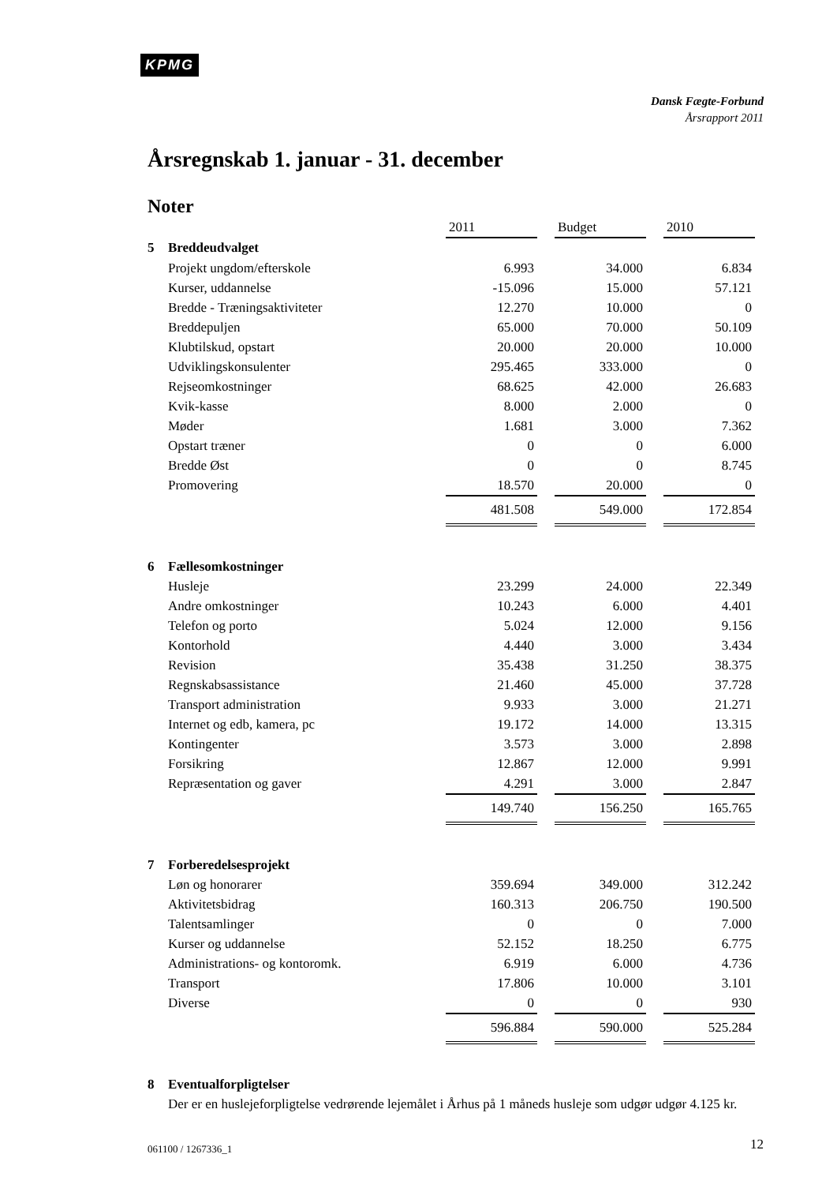KPMG
Dansk Fægte-Forbund
Årsrapport 2011
Årsregnskab 1. januar - 31. december
Noter
| | | 2011 | | Budget | | 2010 |
| 5 | Breddeudvalget | | | | | |
| | Projekt ungdom/efterskole | 6.993 | | 34.000 | | 6.834 |
| | Kurser, uddannelse | -15.096 | | 15.000 | | 57.121 |
| | Bredde - Træningsaktiviteter | 12.270 | | 10.000 | | 0 |
| | Breddepuljen | 65.000 | | 70.000 | | 50.109 |
| | Klubtilskud, opstart | 20.000 | | 20.000 | | 10.000 |
| | Udviklingskonsulenter | 295.465 | | 333.000 | | 0 |
| | Rejseomkostninger | 68.625 | | 42.000 | | 26.683 |
| | Kvik-kasse | 8.000 | | 2.000 | | 0 |
| | Møder | 1.681 | | 3.000 | | 7.362 |
| | Opstart træner | 0 | | 0 | | 6.000 |
| | Bredde Øst | 0 | | 0 | | 8.745 |
| | Promovering | 18.570 | | 20.000 | | 0 |
| | | 481.508 | | 549.000 | | 172.854 |
| 6 | Fællesomkostninger | | | | | |
| | Husleje | 23.299 | | 24.000 | | 22.349 |
| | Andre omkostninger | 10.243 | | 6.000 | | 4.401 |
| | Telefon og porto | 5.024 | | 12.000 | | 9.156 |
| | Kontorhold | 4.440 | | 3.000 | | 3.434 |
| | Revision | 35.438 | | 31.250 | | 38.375 |
| | Regnskabsassistance | 21.460 | | 45.000 | | 37.728 |
| | Transport administration | 9.933 | | 3.000 | | 21.271 |
| | Internet og edb, kamera, pc | 19.172 | | 14.000 | | 13.315 |
| | Kontingenter | 3.573 | | 3.000 | | 2.898 |
| | Forsikring | 12.867 | | 12.000 | | 9.991 |
| | Repræsentation og gaver | 4.291 | | 3.000 | | 2.847 |
| | | 149.740 | | 156.250 | | 165.765 |
| 7 | Forberedelsesprojekt | | | | | |
| | Løn og honorarer | 359.694 | | 349.000 | | 312.242 |
| | Aktivitetsbidrag | 160.313 | | 206.750 | | 190.500 |
| | Talentsamlinger | 0 | | 0 | | 7.000 |
| | Kurser og uddannelse | 52.152 | | 18.250 | | 6.775 |
| | Administrations- og kontoromk. | 6.919 | | 6.000 | | 4.736 |
| | Transport | 17.806 | | 10.000 | | 3.101 |
| | Diverse | 0 | | 0 | | 930 |
| | | 596.884 | | 590.000 | | 525.284 |
| 8 | Eventualforpligtelser | | | | | |
| | Der er en huslejeforpligtelse vedrørende lejemålet i Århus på 1 måneds husleje som udgør udgør 4.125 kr. | | | | | |
061100 / 1267336_1 12